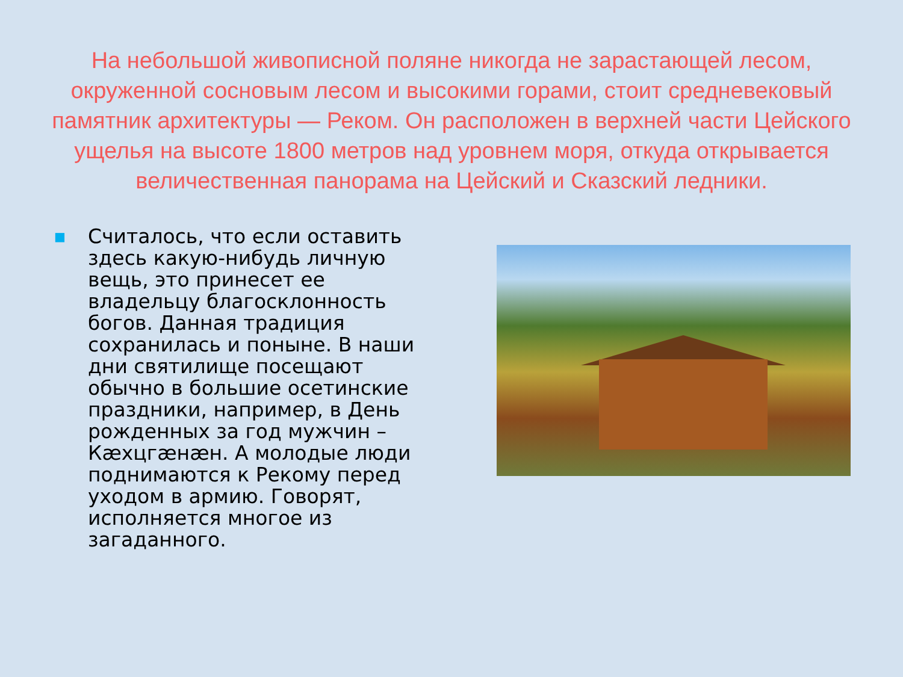На небольшой живописной поляне никогда не зарастающей лесом, окруженной сосновым лесом и высокими горами, стоит средневековый памятник архитектуры — Реком. Он расположен в верхней части Цейского ущелья на высоте 1800 метров над уровнем моря, откуда открывается величественная панорама на Цейский и Сказский ледники.
■
Считалось, что если оставить здесь какую-нибудь личную вещь, это принесет ее владельцу благосклонность богов. Данная традиция сохранилась и поныне. В наши дни святилище посещают обычно в большие осетинские праздники, например, в День рожденных за год мужчин – Кæхцгæнæн. А молодые люди поднимаются к Рекому перед уходом в армию. Говорят, исполняется многое из загаданного.